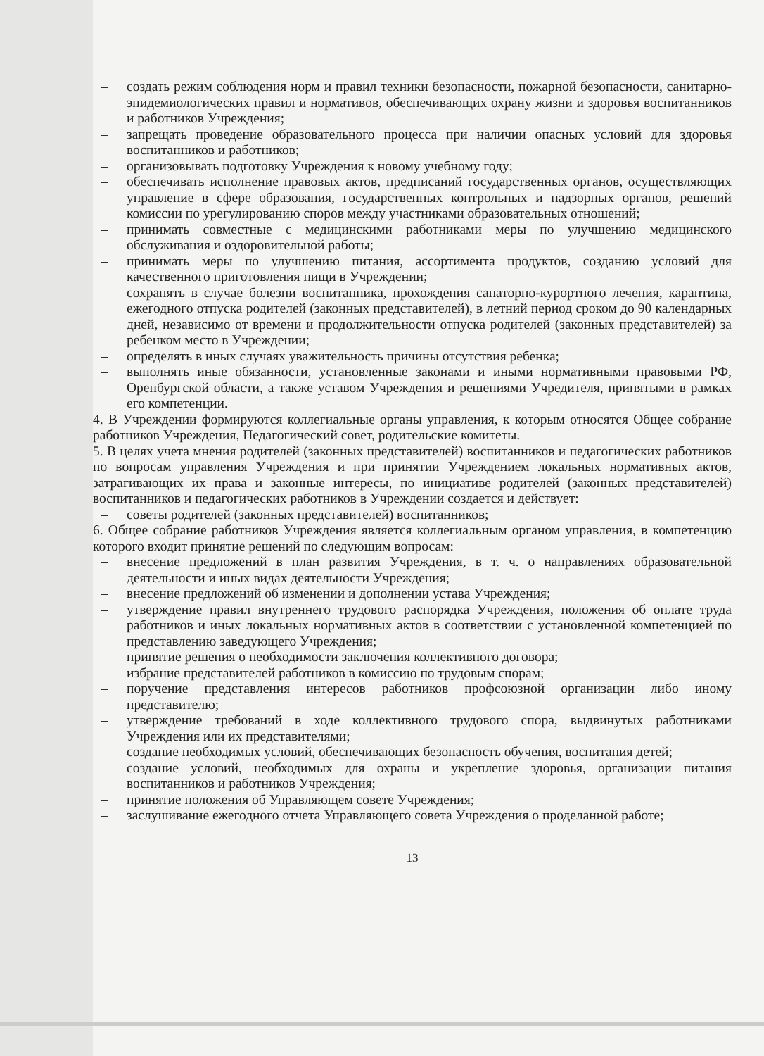– создать режим соблюдения норм и правил техники безопасности, пожарной безопасности, санитарно-эпидемиологических правил и нормативов, обеспечивающих охрану жизни и здоровья воспитанников и работников Учреждения;
– запрещать проведение образовательного процесса при наличии опасных условий для здоровья воспитанников и работников;
– организовывать подготовку Учреждения к новому учебному году;
– обеспечивать исполнение правовых актов, предписаний государственных органов, осуществляющих управление в сфере образования, государственных контрольных и надзорных органов, решений комиссии по урегулированию споров между участниками образовательных отношений;
– принимать совместные с медицинскими работниками меры по улучшению медицинского обслуживания и оздоровительной работы;
– принимать меры по улучшению питания, ассортимента продуктов, созданию условий для качественного приготовления пищи в Учреждении;
– сохранять в случае болезни воспитанника, прохождения санаторно-курортного лечения, карантина, ежегодного отпуска родителей (законных представителей), в летний период сроком до 90 календарных дней, независимо от времени и продолжительности отпуска родителей (законных представителей) за ребенком место в Учреждении;
– определять в иных случаях уважительность причины отсутствия ребенка;
– выполнять иные обязанности, установленные законами и иными нормативными правовыми РФ, Оренбургской области, а также уставом Учреждения и решениями Учредителя, принятыми в рамках его компетенции.
4. В Учреждении формируются коллегиальные органы управления, к которым относятся Общее собрание работников Учреждения, Педагогический совет, родительские комитеты.
5. В целях учета мнения родителей (законных представителей) воспитанников и педагогических работников по вопросам управления Учреждения и при принятии Учреждением локальных нормативных актов, затрагивающих их права и законные интересы, по инициативе родителей (законных представителей) воспитанников и педагогических работников в Учреждении создается и действует:
– советы родителей (законных представителей) воспитанников;
6. Общее собрание работников Учреждения является коллегиальным органом управления, в компетенцию которого входит принятие решений по следующим вопросам:
– внесение предложений в план развития Учреждения, в т. ч. о направлениях образовательной деятельности и иных видах деятельности Учреждения;
– внесение предложений об изменении и дополнении устава Учреждения;
– утверждение правил внутреннего трудового распорядка Учреждения, положения об оплате труда работников и иных локальных нормативных актов в соответствии с установленной компетенцией по представлению заведующего Учреждения;
– принятие решения о необходимости заключения коллективного договора;
– избрание представителей работников в комиссию по трудовым спорам;
– поручение представления интересов работников профсоюзной организации либо иному представителю;
– утверждение требований в ходе коллективного трудового спора, выдвинутых работниками Учреждения или их представителями;
– создание необходимых условий, обеспечивающих безопасность обучения, воспитания детей;
– создание условий, необходимых для охраны и укрепление здоровья, организации питания воспитанников и работников Учреждения;
– принятие положения об Управляющем совете Учреждения;
– заслушивание ежегодного отчета Управляющего совета Учреждения о проделанной работе;
13